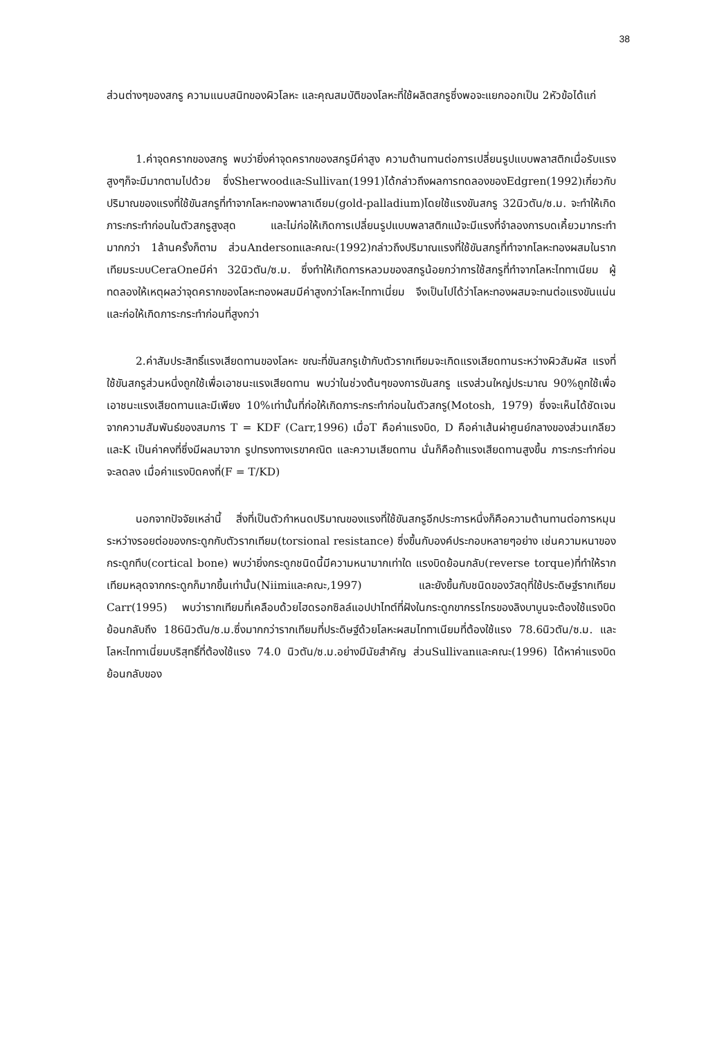38
ส่วนต่างๆของสกรู ความแนบสนิทของผิวโลหะ และคุณสมบัติของโลหะที่ใช้ผลิตสกรูซึ่งพอจะแยกออกเป็น 2หัวข้อได้แก่
1.ค่าจุดครากของสกรู พบว่ายิ่งค่าจุดครากของสกรูมีค่าสูง ความต้านทานต่อการเปลี่ยนรูปแบบพลาสติกเมื่อรับแรงสูงๆก็จะมีมากตามไปด้วย ซึ่งSherwoodและSullivan(1991)ได้กล่าวถึงผลการทดลองของEdgren(1992)เกี่ยวกับปริมาณของแรงที่ใช้ขันสกรูที่ทำจากโลหะทองพาลาเดียม(gold-palladium)โดยใช้แรงขันสกรู 32นิวตัน/ซ.ม. จะทำให้เกิดภาระกระทำก่อนในตัวสกรูสูงสุด และไม่ก่อให้เกิดการเปลี่ยนรูปแบบพลาสติกแม้จะมีแรงที่จำลองการบดเคี้ยวมากระทำมากกว่า 1ล้านครั้งก็ตาม ส่วนAndersonและคณะ(1992)กล่าวถึงปริมาณแรงที่ใช้ขันสกรูที่ทำจากโลหะทองผสมในรากเทียมระบบCeraOneมีค่า 32นิวตัน/ซ.ม. ซึ่งทำให้เกิดการหลวมของสกรูน้อยกว่าการใช้สกรูที่ทำจากโลหะไททาเนียม ผู้ทดลองให้เหตุผลว่าจุดครากของโลหะทองผสมมีค่าสูงกว่าโลหะไททาเนี่ยม จึงเป็นไปได้ว่าโลหะทองผสมจะทนต่อแรงขันแน่นและก่อให้เกิดภาระกระทำก่อนที่สูงกว่า
2.ค่าสัมประสิทธิ์แรงเสียดทานของโลหะ ขณะที่ขันสกรูเข้ากับตัวรากเทียมจะเกิดแรงเสียดทานระหว่างผิวสัมผัส แรงที่ใช้ขันสกรูส่วนหนึ่งถูกใช้เพื่อเอาชนะแรงเสียดทาน พบว่าในช่วงต้นๆของการขันสกรู แรงส่วนใหญ่ประมาณ 90%ถูกใช้เพื่อเอาชนะแรงเสียดทานและมีเพียง 10%เท่านั้นที่ก่อให้เกิดภาระกระทำก่อนในตัวสกรู(Motosh, 1979) ซึ่งจะเห็นได้ชัดเจนจากความสัมพันธ์ของสมการ T = KDF (Carr,1996) เมื่อT คือค่าแรงบิด, D คือค่าเส้นผ่าศูนย์กลางของส่วนเกลียว และK เป็นค่าคงที่ซึ่งมีผลมาจาก รูปทรงทางเรขาคณิต และความเสียดทาน นั่นก็คือถ้าแรงเสียดทานสูงขึ้น ภาระกระทำก่อนจะลดลง เมื่อค่าแรงบิดคงที่(F = T/KD)
นอกจากปัจจัยเหล่านี้ สิ่งที่เป็นตัวกำหนดปริมาณของแรงที่ใช้ขันสกรูอีกประการหนึ่งก็คือความต้านทานต่อการหมุนระหว่างรอยต่อของกระดูกกับตัวรากเทียม(torsional resistance) ซึ่งขึ้นกับองค์ประกอบหลายๆอย่าง เช่นความหนาของกระดูกทึบ(cortical bone) พบว่ายิ่งกระดูกชนิดนี้มีความหนามากเท่าใด แรงบิดย้อนกลับ(reverse torque)ที่ทำให้รากเทียมหลุดจากกระดูกก็มากขึ้นเท่านั้น(Niimiและคณะ,1997) และยังขึ้นกับชนิดของวัสดุที่ใช้ประดิษฐ์รากเทียม Carr(1995) พบว่ารากเทียมที่เคลือบด้วยไฮดรอกซิลล์แอปปาไทต์ที่ฝังในกระดูกขากรรไกรของลิงบาบูนจะต้องใช้แรงบิดย้อนกลับถึง 186นิวตัน/ซ.ม.ซึ่งมากกว่ารากเทียมที่ประดิษฐ์ด้วยโลหะผสมไททาเนียมที่ต้องใช้แรง 78.6นิวตัน/ซ.ม. และโลหะไททาเนี่ยมบริสุทธิ์ที่ต้องใช้แรง 74.0 นิวตัน/ซ.ม.อย่างมีนัยสำคัญ ส่วนSullivanและคณะ(1996) ได้หาค่าแรงบิดย้อนกลับของ